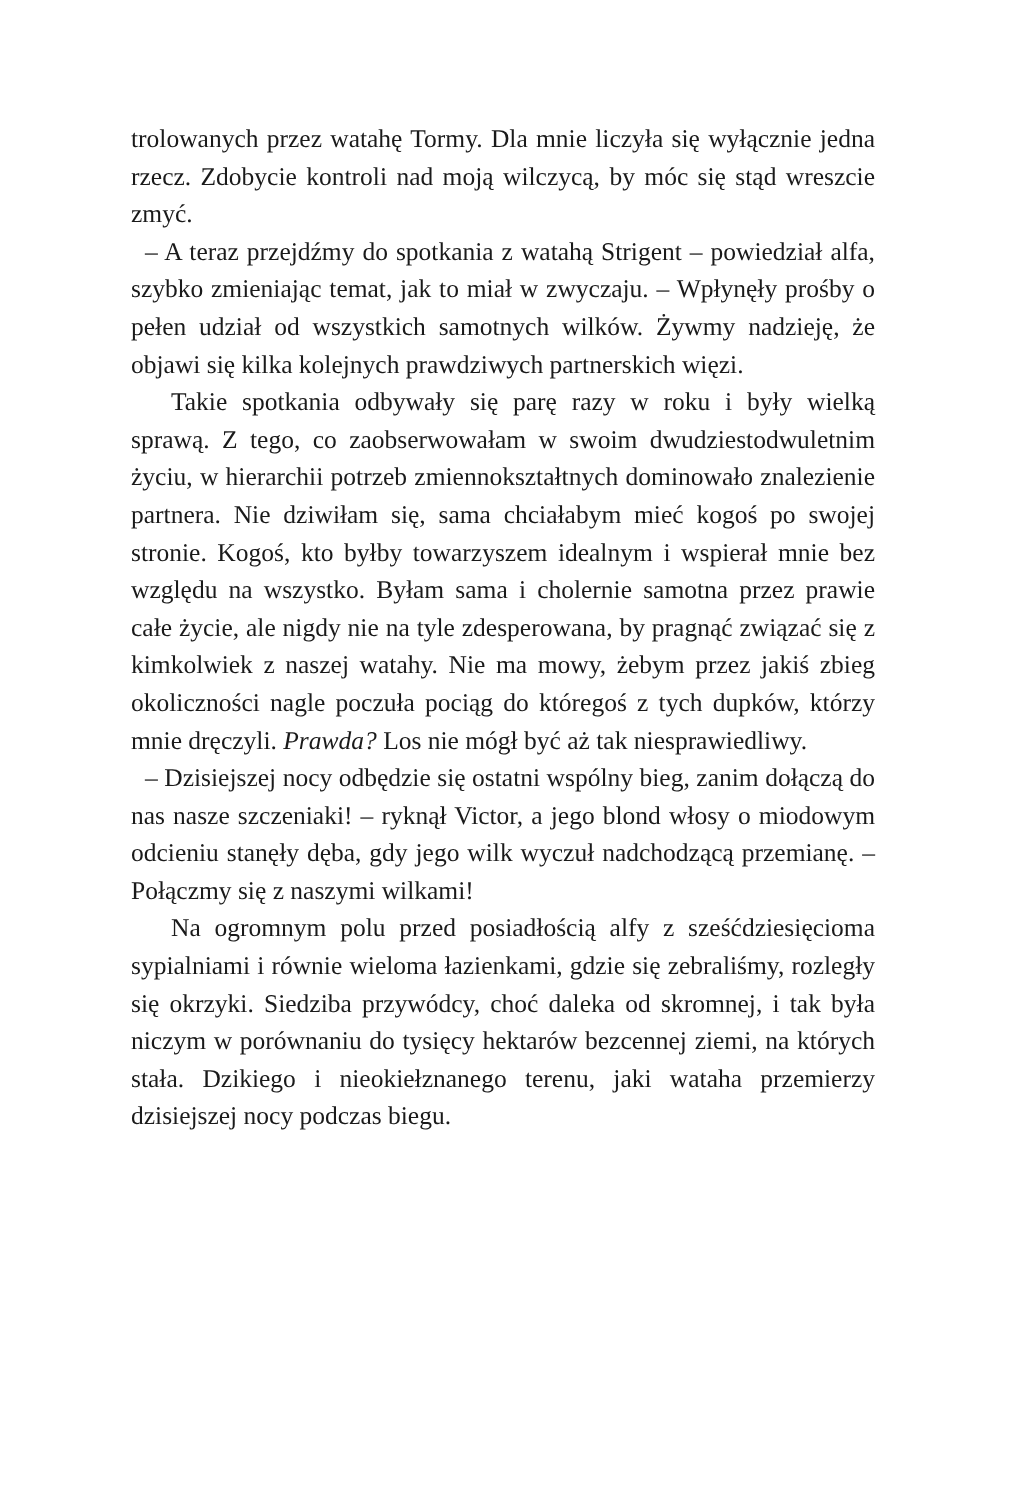trolowanych przez watahę Tormy. Dla mnie liczyła się wyłącznie jedna rzecz. Zdobycie kontroli nad moją wilczycą, by móc się stąd wreszcie zmyć.
– A teraz przejdźmy do spotkania z watahą Strigent – powiedział alfa, szybko zmieniając temat, jak to miał w zwyczaju. – Wpłynęły prośby o pełen udział od wszystkich samotnych wilków. Żywmy nadzieję, że objawi się kilka kolejnych prawdziwych partnerskich więzi.
Takie spotkania odbywały się parę razy w roku i były wielką sprawą. Z tego, co zaobserwowałam w swoim dwudziestodwuletnim życiu, w hierarchii potrzeb zmiennokształtnych dominowało znalezienie partnera. Nie dziwiłam się, sama chciałabym mieć kogoś po swojej stronie. Kogoś, kto byłby towarzyszem idealnym i wspierał mnie bez względu na wszystko. Byłam sama i cholernie samotna przez prawie całe życie, ale nigdy nie na tyle zdesperowana, by pragnąć związać się z kimkolwiek z naszej watahy. Nie ma mowy, żebym przez jakiś zbieg okoliczności nagle poczuła pociąg do któregoś z tych dupków, którzy mnie dręczyli. Prawda? Los nie mógł być aż tak niesprawiedliwy.
– Dzisiejszej nocy odbędzie się ostatni wspólny bieg, zanim dołączą do nas nasze szczeniaki! – ryknął Victor, a jego blond włosy o miodowym odcieniu stanęły dęba, gdy jego wilk wyczuł nadchodzącą przemianę. – Połączmy się z naszymi wilkami!
Na ogromnym polu przed posiadłością alfy z sześćdziesięcioma sypialniami i równie wieloma łazienkami, gdzie się zebraliśmy, rozległy się okrzyki. Siedziba przywódcy, choć daleka od skromnej, i tak była niczym w porównaniu do tysięcy hektarów bezcennej ziemi, na których stała. Dzikiego i nieokiełznanego terenu, jaki wataha przemierzy dzisiejszej nocy podczas biegu.